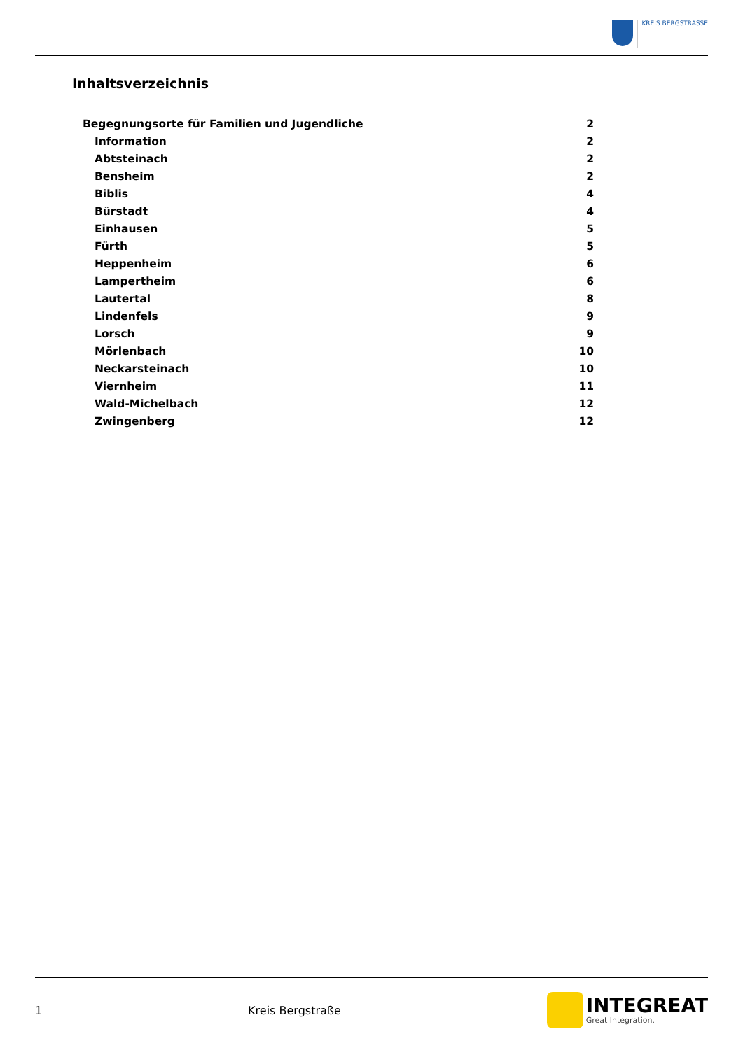KREIS BERGSTRASSE
Inhaltsverzeichnis
Begegnungsorte für Familien und Jugendliche 2
Information 2
Abtsteinach 2
Bensheim 2
Biblis 4
Bürstadt 4
Einhausen 5
Fürth 5
Heppenheim 6
Lampertheim 6
Lautertal 8
Lindenfels 9
Lorsch 9
Mörlenbach 10
Neckarsteinach 10
Viernheim 11
Wald-Michelbach 12
Zwingenberg 12
1 Kreis Bergstraße
INTEGREAT
Great Integration.